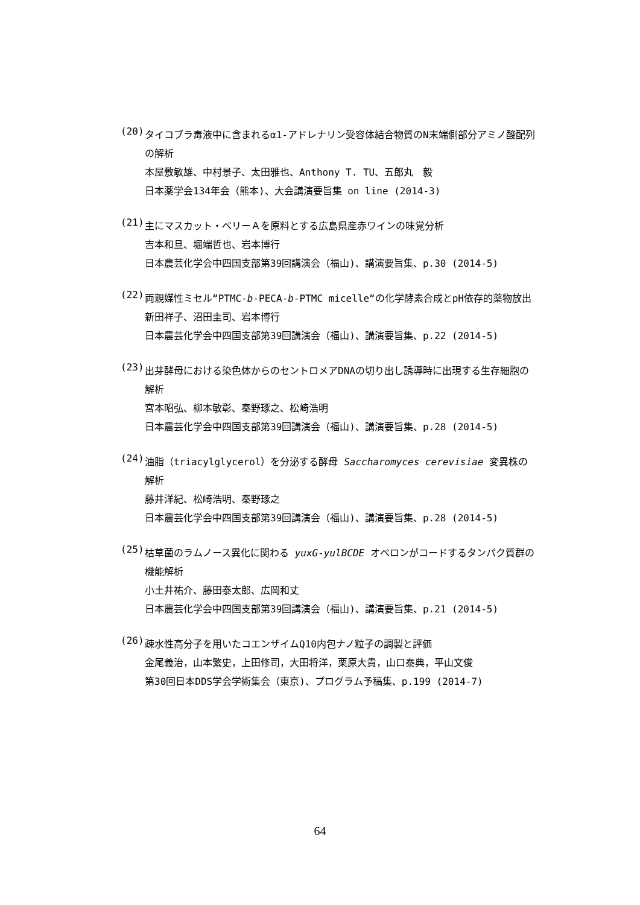(20)
タイコブラ毒液中に含まれるα1-アドレナリン受容体結合物質のN末端側部分アミノ酸配列の解析
本屋敷敏雄、中村景子、太田雅也、Anthony T. TU、五郎丸　毅
日本薬学会134年会（熊本)、大会講演要旨集 on line (2014-3)
(21)
主にマスカット・ベリーＡを原料とする広島県産赤ワインの味覚分析
吉本和旦、堀端哲也、岩本博行
日本農芸化学会中四国支部第39回講演会（福山)、講演要旨集、p.30 (2014-5)
(22)
両親媒性ミセル“PTMC-b-PECA-b-PTMC micelle“の化学酵素合成とpH依存的薬物放出
新田祥子、沼田圭司、岩本博行
日本農芸化学会中四国支部第39回講演会（福山)、講演要旨集、p.22 (2014-5)
(23)
出芽酵母における染色体からのセントロメアDNAの切り出し誘導時に出現する生存細胞の解析
宮本昭弘、柳本敏彰、秦野琢之、松崎浩明
日本農芸化学会中四国支部第39回講演会（福山)、講演要旨集、p.28 (2014-5)
(24)
油脂（triacylglycerol）を分泌する酵母 Saccharomyces cerevisiae 変異株の解析
藤井洋紀、松崎浩明、秦野琢之
日本農芸化学会中四国支部第39回講演会（福山)、講演要旨集、p.28 (2014-5)
(25)
枯草菌のラムノース異化に関わる yuxG-yulBCDE オペロンがコードするタンパク質群の機能解析
小土井祐介、藤田泰太郎、広岡和丈
日本農芸化学会中四国支部第39回講演会（福山)、講演要旨集、p.21 (2014-5)
(26)
疎水性高分子を用いたコエンザイムQ10内包ナノ粒子の調製と評価
金尾義治，山本繁史，上田修司，大田将洋，栗原大貴，山口泰典，平山文俊
第30回日本DDS学会学術集会（東京)、プログラム予稿集、p.199 (2014-7)
64